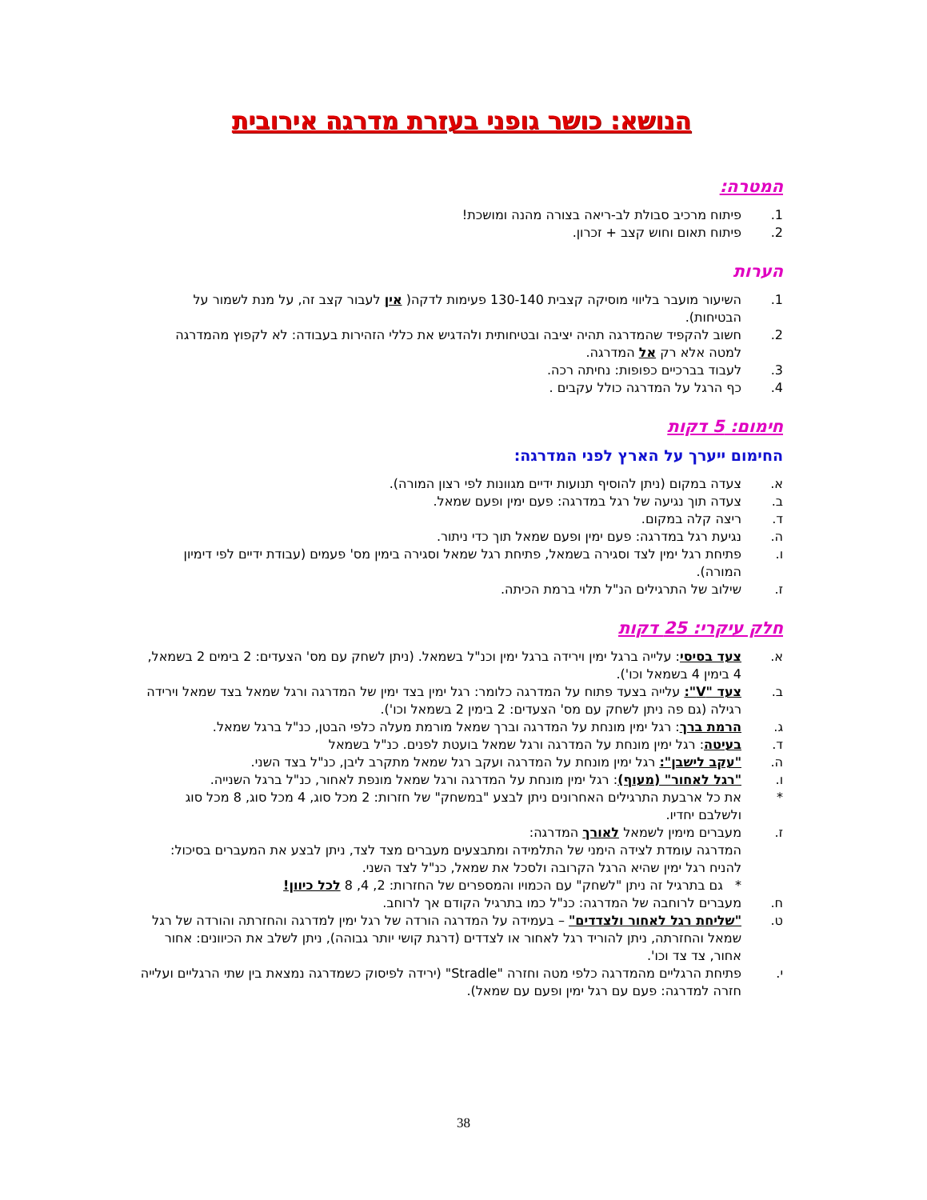הנושא: כושר גופני בעזרת מדרגה אירובית
המטרה:
1. פיתוח מרכיב סבולת לב-ריאה בצורה מהנה ומושכת!
2. פיתוח תאום וחוש קצב + זכרון.
הערות
1. השיעור מועבר בליווי מוסיקה קצבית 130-140 פעימות לדקה( אין לעבור קצב זה, על מנת לשמור על הבטיחות).
2. חשוב להקפיד שהמדרגה תהיה יציבה ובטיחותית ולהדגיש את כללי הזהירות בעבודה: לא לקפוץ מהמדרגה למטה אלא רק אל המדרגה.
3. לעבוד בברכיים כפופות: נחיתה רכה.
4. כף הרגל על המדרגה כולל עקבים .
חימום: 5 דקות
החימום ייערך על הארץ לפני המדרגה:
א. צעדה במקום (ניתן להוסיף תנועות ידיים מגוונות לפי רצון המורה).
ב. צעדה תוך נגיעה של רגל במדרגה: פעם ימין ופעם שמאל.
ד. ריצה קלה במקום.
ה. נגיעת רגל במדרגה: פעם ימין ופעם שמאל תוך כדי ניתור.
ו. פתיחת רגל ימין לצד וסגירה בשמאל, פתיחת רגל שמאל וסגירה בימין מס' פעמים (עבודת ידיים לפי דימיון המורה).
ז. שילוב של התרגילים הנ"ל תלוי ברמת הכיתה.
חלק עיקרי: 25 דקות
א. צעד בסיסי: עלייה ברגל ימין וירידה ברגל ימין וכנ"ל בשמאל. (ניתן לשחק עם מס' הצעדים: 2 בימים 2 בשמאל, 4 בימין 4 בשמאל וכו').
ב. צעד "V": עלייה בצעד פתוח על המדרגה כלומר: רגל ימין בצד ימין של המדרגה ורגל שמאל בצד שמאל וירידה רגילה (גם פה ניתן לשחק עם מס' הצעדים: 2 בימין 2 בשמאל וכו').
ג. הרמת ברך: רגל ימין מונחת על המדרגה וברך שמאל מורמת מעלה כלפי הבטן, כנ"ל ברגל שמאל.
ד. בעיטה: רגל ימין מונחת על המדרגה ורגל שמאל בועטת לפנים. כנ"ל בשמאל
ה. "עקב לישבן": רגל ימין מונחת על המדרגה ועקב רגל שמאל מתקרב ליבן, כנ"ל בצד השני.
ו. "רגל לאחור" (מעוף): רגל ימין מונחת על המדרגה ורגל שמאל מונפת לאחור, כנ"ל ברגל השנייה.
* את כל ארבעת התרגילים האחרונים ניתן לבצע "במשחק" של חזרות: 2 מכל סוג, 4 מכל סוג, 8 מכל סוג ולשלבם יחדיו.
ז. מעברים מימין לשמאל לאורך המדרגה:
המדרגה עומדת לצידה הימני של התלמידה ומתבצעים מעברים מצד לצד, ניתן לבצע את המעברים בסיכול: להניח רגל ימין שהיא הרגל הקרובה ולסכל את שמאל, כנ"ל לצד השני.
* גם בתרגיל זה ניתן "לשחק" עם הכמויו והמספרים של החזרות: 2, 4, 8 לכל כיוון!
ח. מעברים לרוחבה של המדרגה: כנ"ל כמו בתרגיל הקודם אך לרוחב.
ט. "שליחת רגל לאחור ולצדדים" – בעמידה על המדרגה הורדה של רגל ימין למדרגה והחזרתה והורדה של רגל שמאל והחזרתה, ניתן להוריד רגל לאחור או לצדדים (דרגת קושי יותר גבוהה), ניתן לשלב את הכיוונים: אחור אחור, צד צד וכו'.
י. פתיחת הרגליים מהמדרגה כלפי מטה וחזרה "Stradle" (ירידה לפיסוק כשמדרגה נמצאת בין שתי הרגליים ועלייה חזרה למדרגה: פעם עם רגל ימין ופעם עם שמאל).
38